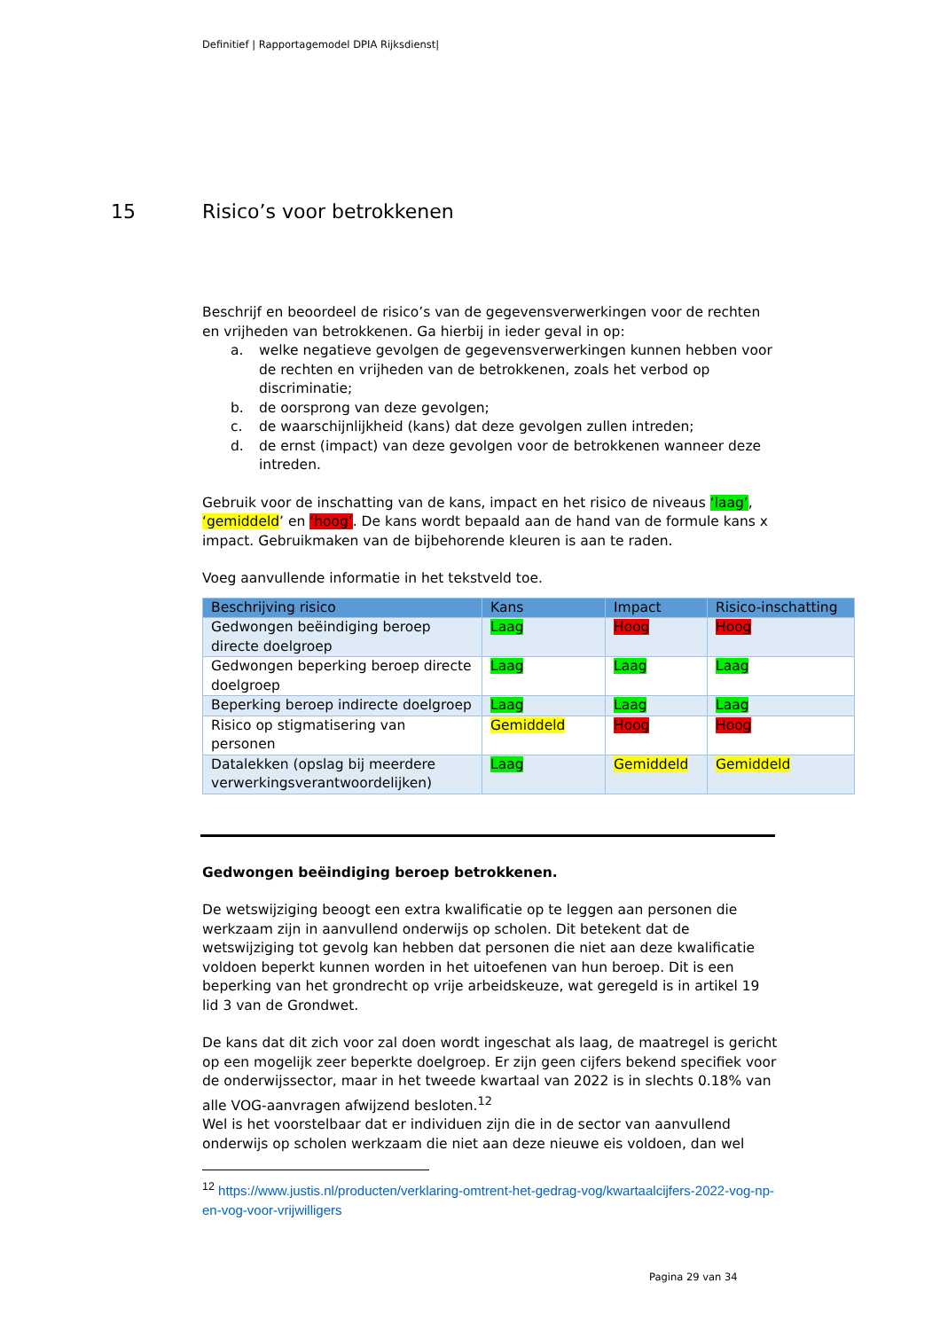Definitief | Rapportagemodel DPIA Rijksdienst|
15 Risico’s voor betrokkenen
Beschrijf en beoordeel de risico’s van de gegevensverwerkingen voor de rechten en vrijheden van betrokkenen. Ga hierbij in ieder geval in op:
a. welke negatieve gevolgen de gegevensverwerkingen kunnen hebben voor de rechten en vrijheden van de betrokkenen, zoals het verbod op discriminatie;
b. de oorsprong van deze gevolgen;
c. de waarschijnlijkheid (kans) dat deze gevolgen zullen intreden;
d. de ernst (impact) van deze gevolgen voor de betrokkenen wanneer deze intreden.
Gebruik voor de inschatting van de kans, impact en het risico de niveaus ‘laag’, ‘gemiddeld’ en ‘hoog’. De kans wordt bepaald aan de hand van de formule kans x impact. Gebruikmaken van de bijbehorende kleuren is aan te raden.
Voeg aanvullende informatie in het tekstveld toe.
| Beschrijving risico | Kans | Impact | Risico-inschatting |
| --- | --- | --- | --- |
| Gedwongen beëindiging beroep directe doelgroep | Laag | Hoog | Hoog |
| Gedwongen beperking beroep directe doelgroep | Laag | Laag | Laag |
| Beperking beroep indirecte doelgroep | Laag | Laag | Laag |
| Risico op stigmatisering van personen | Gemiddeld | Hoog | Hoog |
| Datalekken (opslag bij meerdere verwerkingsverantwoordelijken) | Laag | Gemiddeld | Gemiddeld |
Gedwongen beëindiging beroep betrokkenen.
De wetswijziging beoogt een extra kwalificatie op te leggen aan personen die werkzaam zijn in aanvullend onderwijs op scholen. Dit betekent dat de wetswijziging tot gevolg kan hebben dat personen die niet aan deze kwalificatie voldoen beperkt kunnen worden in het uitoefenen van hun beroep. Dit is een beperking van het grondrecht op vrije arbeidskeuze, wat geregeld is in artikel 19 lid 3 van de Grondwet.
De kans dat dit zich voor zal doen wordt ingeschat als laag, de maatregel is gericht op een mogelijk zeer beperkte doelgroep. Er zijn geen cijfers bekend specifiek voor de onderwijssector, maar in het tweede kwartaal van 2022 is in slechts 0.18% van alle VOG-aanvragen afwijzend besloten.<sup>12</sup>
Wel is het voorstelbaar dat er individuen zijn die in de sector van aanvullend onderwijs op scholen werkzaam die niet aan deze nieuwe eis voldoen, dan wel
<sup>12</sup> https://www.justis.nl/producten/verklaring-omtrent-het-gedrag-vog/kwartaalcijfers-2022-vog-np-en-vog-voor-vrijwilligers
Pagina 29 van 34